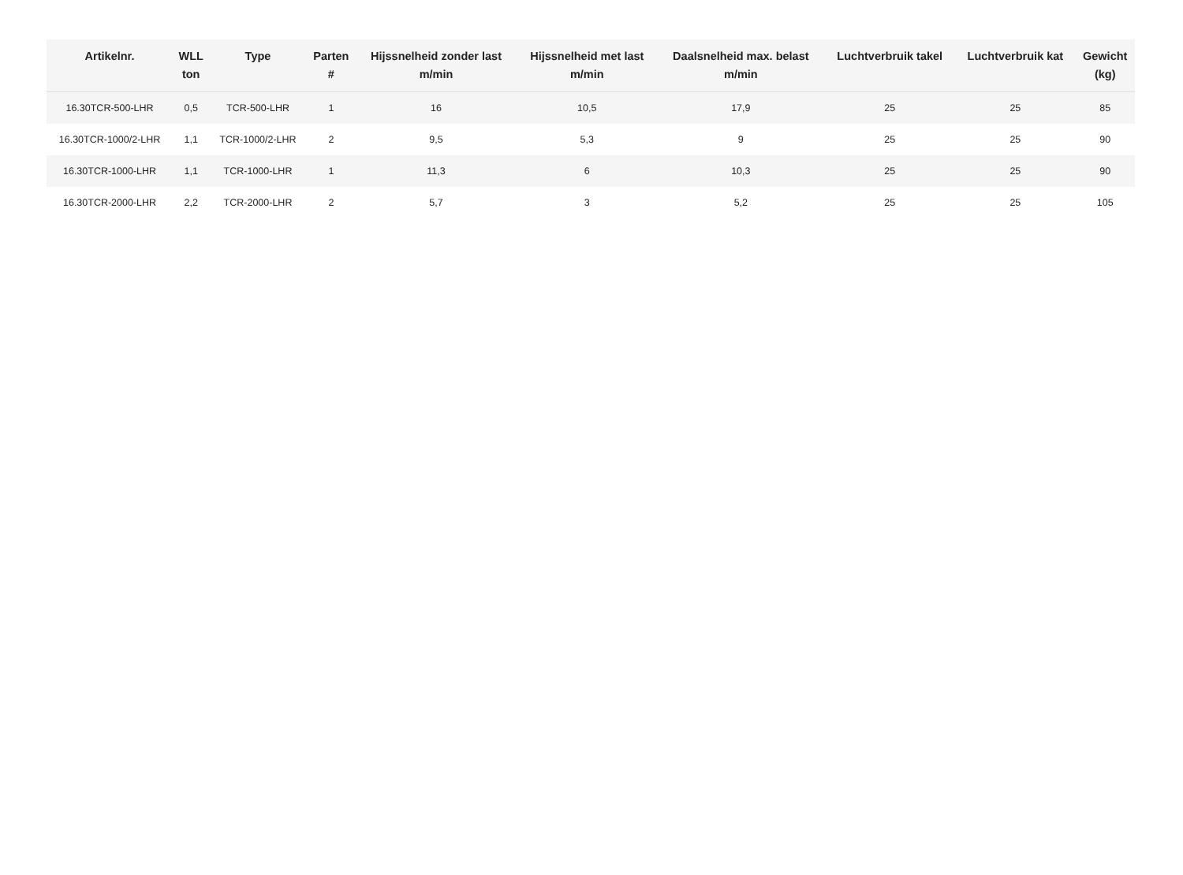| Artikelnr. | WLL ton | Type | Parten # | Hijssnelheid zonder last m/min | Hijssnelheid met last m/min | Daalsnelheid max. belast m/min | Luchtverbruik takel | Luchtverbruik kat | Gewicht (kg) |
| --- | --- | --- | --- | --- | --- | --- | --- | --- | --- |
| 16.30TCR-500-LHR | 0,5 | TCR-500-LHR | 1 | 16 | 10,5 | 17,9 | 25 | 25 | 85 |
| 16.30TCR-1000/2-LHR | 1,1 | TCR-1000/2-LHR | 2 | 9,5 | 5,3 | 9 | 25 | 25 | 90 |
| 16.30TCR-1000-LHR | 1,1 | TCR-1000-LHR | 1 | 11,3 | 6 | 10,3 | 25 | 25 | 90 |
| 16.30TCR-2000-LHR | 2,2 | TCR-2000-LHR | 2 | 5,7 | 3 | 5,2 | 25 | 25 | 105 |